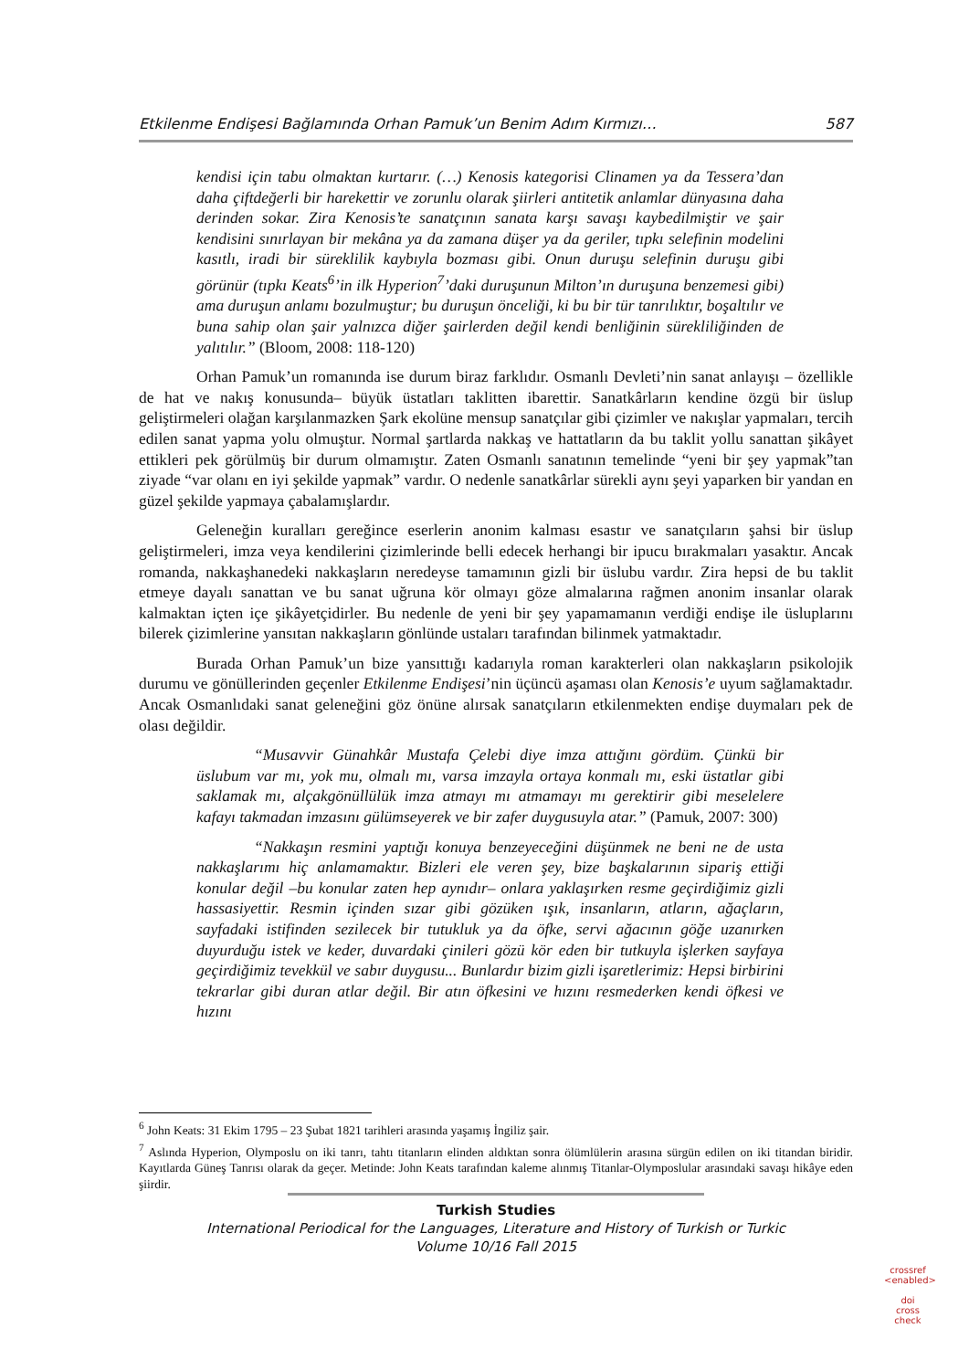Etkilenme Endişesi Bağlamında Orhan Pamuk’un Benim Adım Kırmızı… 587
kendisi için tabu olmaktan kurtarır. (…) Kenosis kategorisi Clinamen ya da Tessera’dan daha çiftdeğerli bir harekettir ve zorunlu olarak şiirleri antitetik anlamlar dünyasına daha derinden sokar. Zira Kenosis’te sanatçının sanata karşı savaşı kaybedilmiştir ve şair kendisini sınırlayan bir mekâna ya da zamana düşer ya da geriler, tıpkı selefinin modelini kasıtlı, iradi bir süreklilik kaybıyla bozması gibi. Onun duruşu selefinin duruşu gibi görünür (tıpkı Keats<sup>6</sup>’in ilk Hyperion<sup>7</sup>’daki duruşunun Milton’ın duruşuna benzemesi gibi) ama duruşun anlamı bozulmuştur; bu duruşun önceliği, ki bu bir tür tanrılıktır, boşaltılır ve buna sahip olan şair yalnızca diğer şairlerden değil kendi benliğinin sürekliliğinden de yalıtılır.” (Bloom, 2008: 118-120)
Orhan Pamuk’un romanında ise durum biraz farklıdır. Osmanlı Devleti’nin sanat anlayışı – özellikle de hat ve nakış konusunda– büyük üstatları taklitten ibarettir. Sanatkârların kendine özgü bir üslup geliştirmeleri olağan karşılanmazken Şark ekolüne mensup sanatçılar gibi çizimler ve nakışlar yapmaları, tercih edilen sanat yapma yolu olmuştur. Normal şartlarda nakkaş ve hattatların da bu taklit yollu sanattan şikâyet ettikleri pek görülmüş bir durum olmamıştır. Zaten Osmanlı sanatının temelinde “yeni bir şey yapmak”tan ziyade “var olanı en iyi şekilde yapmak” vardır. O nedenle sanatkârlar sürekli aynı şeyi yaparken bir yandan en güzel şekilde yapmaya çabalamışlardır.
Geleneğin kuralları gereğince eserlerin anonim kalması esastır ve sanatçıların şahsi bir üslup geliştirmeleri, imza veya kendilerini çizimlerinde belli edecek herhangi bir ipucu bırakmaları yasaktır. Ancak romanda, nakkaşhanedeki nakkaşların neredeyse tamamının gizli bir üslubu vardır. Zira hepsi de bu taklit etmeye dayalı sanattan ve bu sanat uğruna kör olmayı göze almalarına rağmen anonim insanlar olarak kalmaktan içten içe şikâyetçidirler. Bu nedenle de yeni bir şey yapamamanın verdiği endişe ile üsluplarını bilerek çizimlerine yansıtan nakkaşların gönlünde ustaları tarafından bilinmek yatmaktadır.
Burada Orhan Pamuk’un bize yansıttığı kadarıyla roman karakterleri olan nakkaşların psikolojik durumu ve gönüllerinden geçenler Etkilenme Endişesi’nin üçüncü aşaması olan Kenosis’e uyum sağlamaktadır. Ancak Osmanlıdaki sanat geleneğini göz önüne alırsak sanatçıların etkilenmekten endişe duymaları pek de olası değildir.
“Musavvir Günahkâr Mustafa Çelebi diye imza attığını gördüm. Çünkü bir üslubum var mı, yok mu, olmalı mı, varsa imzayla ortaya konmalı mı, eski üstatlar gibi saklamak mı, alçakgönüllülük imza atmayı mı atmamayı mı gerektirir gibi meselelere kafayı takmadan imzasını gülümseyerek ve bir zafer duygusuyla atar.” (Pamuk, 2007: 300)
“Nakkaşın resmini yaptığı konuya benzeyeceğini düşünmek ne beni ne de usta nakkaşlarımı hiç anlamamaktır. Bizleri ele veren şey, bize başkalarının sipariş ettiği konular değil –bu konular zaten hep aynıdır– onlara yaklaşırken resme geçirdiğimiz gizli hassasiyettir. Resmin içinden sızar gibi gözüken ışık, insanların, atların, ağaçların, sayfadaki istifinden sezilecek bir tutukluk ya da öfke, servi ağacının göğe uzanırken duyurduğu istek ve keder, duvardaki çinileri gözü kör eden bir tutkuyla işlerken sayfaya geçirdiğimiz tevekkül ve sabır duygusu... Bunlardır bizim gizli işaretlerimiz: Hepsi birbirini tekrarlar gibi duran atlar değil. Bir atın öfkesini ve hızını resmederken kendi öfkesi ve hızını
<sup>6</sup> John Keats: 31 Ekim 1795 – 23 Şubat 1821 tarihleri arasında yaşamış İngiliz şair.
<sup>7</sup> Aslında Hyperion, Olymposlu on iki tanrı, tahtı titanların elinden aldıktan sonra ölümlülerin arasına sürgün edilen on iki titandan biridir. Kayıtlarda Güneş Tanrısı olarak da geçer. Metinde: John Keats tarafından kaleme alınmış Titanlar-Olymposlular arasındaki savaşı hikâye eden şiirdir.
Turkish Studies
International Periodical for the Languages, Literature and History of Turkish or Turkic
Volume 10/16 Fall 2015
crossref
<enabled>
doi
cross check